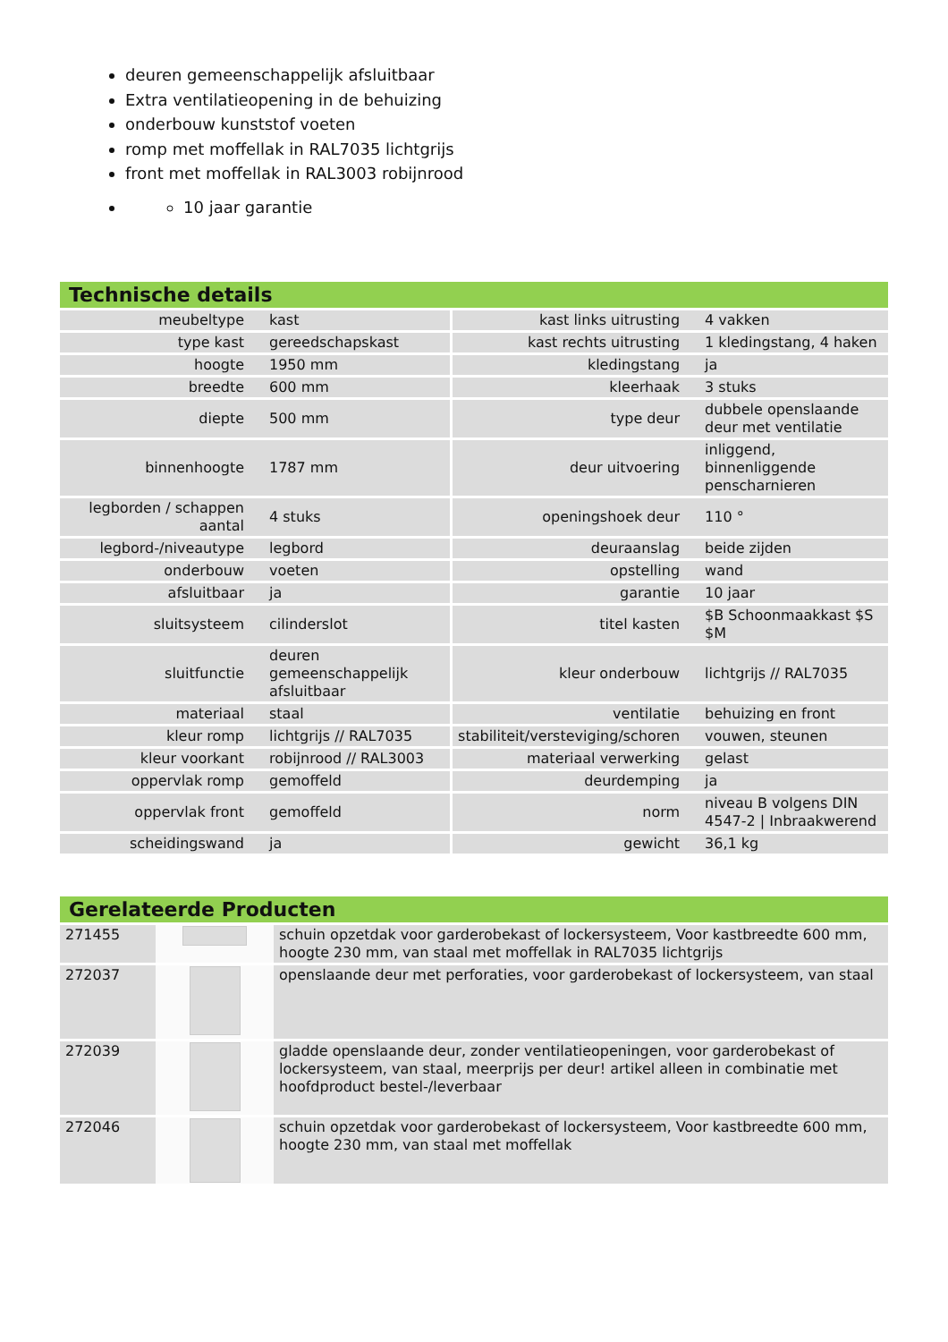deuren gemeenschappelijk afsluitbaar
Extra ventilatieopening in de behuizing
onderbouw kunststof voeten
romp met moffellak in RAL7035 lichtgrijs
front met moffellak in RAL3003 robijnrood
10 jaar garantie
Technische details
| meubeltype | kast | kast links uitrusting | 4 vakken |
| type kast | gereedschapskast | kast rechts uitrusting | 1 kledingstang, 4 haken |
| hoogte | 1950 mm | kledingstang | ja |
| breedte | 600 mm | kleerhaak | 3 stuks |
| diepte | 500 mm | type deur | dubbele openslaande deur met ventilatie |
| binnenhoogte | 1787 mm | deur uitvoering | inliggend, binnenliggende penscharnieren |
| legborden / schappen aantal | 4 stuks | openingshoek deur | 110 ° |
| legbord-/niveautype | legbord | deuraanslag | beide zijden |
| onderbouw | voeten | opstelling | wand |
| afsluitbaar | ja | garantie | 10 jaar |
| sluitsysteem | cilinderslot | titel kasten | $B Schoonmaakkast $S $M |
| sluitfunctie | deuren gemeenschappelijk afsluitbaar | kleur onderbouw | lichtgrijs // RAL7035 |
| materiaal | staal | ventilatie | behuizing en front |
| kleur romp | lichtgrijs // RAL7035 | stabiliteit/versteviging/schoren | vouwen, steunen |
| kleur voorkant | robijnrood // RAL3003 | materiaal verwerking | gelast |
| oppervlak romp | gemoffeld | deurdemping | ja |
| oppervlak front | gemoffeld | norm | niveau B volgens DIN 4547-2 / Inbraakwerend |
| scheidingswand | ja | gewicht | 36,1 kg |
Gerelateerde Producten
| 271455 | | schuin opzetdak voor garderobekast of lockersysteem, Voor kastbreedte 600 mm, hoogte 230 mm, van staal met moffellak in RAL7035 lichtgrijs |
| 272037 | | openslaande deur met perforaties, voor garderobekast of lockersysteem, van staal |
| 272039 | | gladde openslaande deur, zonder ventilatieopeningen, voor garderobekast of lockersysteem, van staal, meerprijs per deur! artikel alleen in combinatie met hoofdproduct bestel-/leverbaar |
| 272046 | | schuin opzetdak voor garderobekast of lockersysteem, Voor kastbreedte 600 mm, hoogte 230 mm, van staal met moffellak |